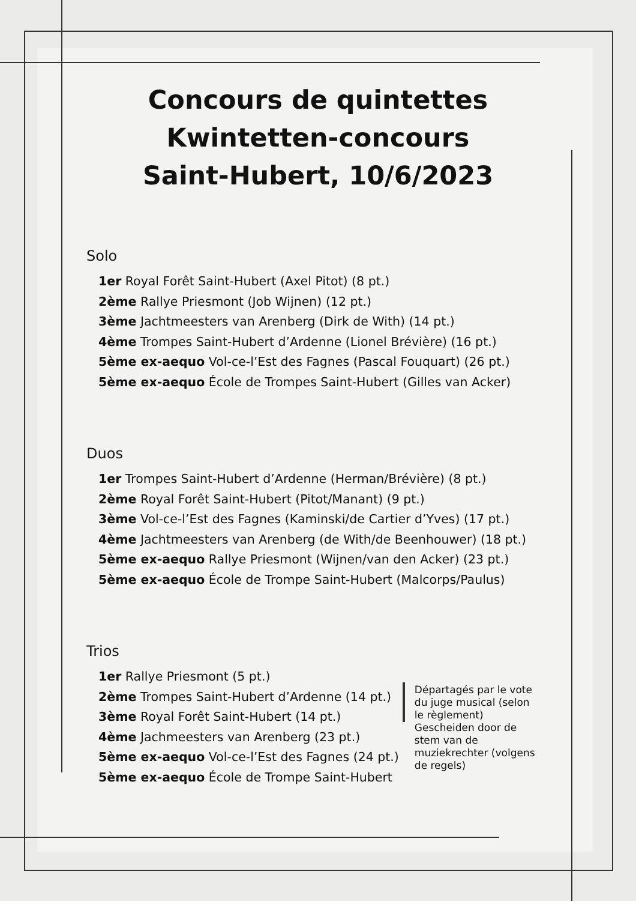Concours de quintettes
Kwintetten-concours
Saint-Hubert, 10/6/2023
Solo
1er Royal Forêt Saint-Hubert (Axel Pitot) (8 pt.)
2ème Rallye Priesmont (Job Wijnen) (12 pt.)
3ème Jachtmeesters van Arenberg (Dirk de With) (14 pt.)
4ème Trompes Saint-Hubert d’Ardenne (Lionel Brévière) (16 pt.)
5ème ex-aequo Vol-ce-l’Est des Fagnes (Pascal Fouquart) (26 pt.)
5ème ex-aequo École de Trompes Saint-Hubert (Gilles van Acker)
Duos
1er Trompes Saint-Hubert d’Ardenne (Herman/Brévière) (8 pt.)
2ème Royal Forêt Saint-Hubert (Pitot/Manant) (9 pt.)
3ème Vol-ce-l’Est des Fagnes (Kaminski/de Cartier d’Yves) (17 pt.)
4ème Jachtmeesters van Arenberg (de With/de Beenhouwer) (18 pt.)
5ème ex-aequo Rallye Priesmont (Wijnen/van den Acker) (23 pt.)
5ème ex-aequo École de Trompe Saint-Hubert (Malcorps/Paulus)
Trios
1er Rallye Priesmont (5 pt.)
2ème Trompes Saint-Hubert d’Ardenne (14 pt.)
3ème Royal Forêt Saint-Hubert (14 pt.)
4ème Jachmeesters van Arenberg (23 pt.)
5ème ex-aequo Vol-ce-l’Est des Fagnes (24 pt.)
5ème ex-aequo École de Trompe Saint-Hubert
Départagés par le vote du juge musical (selon le règlement) Gescheiden door de stem van de muziekrechter (volgens de regels)